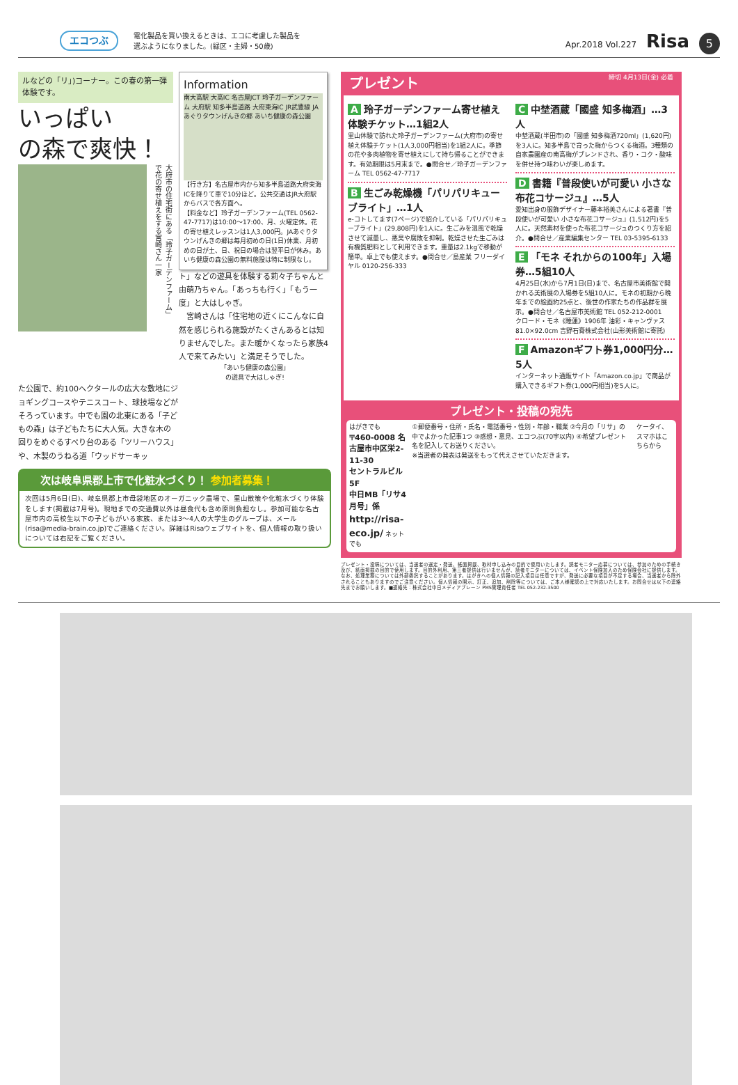エコつぶ
電化製品を買い換えるときは、エコに考慮した製品を
選ぶようになりました。(緑区・主婦・50歳)
Apr.2018 Vol.227 Risa 5
ルなどの「リ」)コーナー。この春の第一弾
体験です。
いっぱい
の森で爽快！
大府市の住宅街にある「玲子ガーデンファーム」で花の寄せ植えをする宮崎さん一家
Information
南大高駅 大高IC 名古屋JCT 玲子ガーデンファーム 大府駅 知多半島道路 大府東海IC JR武豊線 JAあぐりタウンげんきの郷 あいち健康の森公園
【行き方】名古屋市内から知多半島道路大府東海ICを降りて車で10分ほど。公共交通はJR大府駅からバスで各方面へ。
【料金など】玲子ガーデンファーム(TEL 0562-47-7717)は10:00～17:00、月、火曜定休。花の寄せ植えレッスンは1人3,000円。JAあぐりタウンげんきの郷は毎月初めの日(1日)休業、月初めの日が土、日、祝日の場合は翌平日が休み。あいち健康の森公園の無料施設は特に制限なし。
ト」などの遊具を体験する莉々子ちゃんと由萌乃ちゃん。「あっちも行く」「もう一度」と大はしゃぎ。
　宮崎さんは「住宅地の近くにこんなに自然を感じられる施設がたくさんあるとは知りませんでした。また暖かくなったら家族4人で来てみたい」と満足そうでした。
「あいち健康の森公園」
の遊具で大はしゃぎ!
た公園で、約100ヘクタールの広大な敷地にジョギングコースやテニスコート、球技場などがそろっています。中でも園の北東にある「子どもの森」は子どもたちに大人気。大きな木の回りをめぐるすべり台のある「ツリーハウス」や、木製のうねる道「ウッドサーキッ
次は岐阜県郡上市で化粧水づくり！ 参加者募集！
次回は5月6日(日)、岐阜県郡上市母袋地区のオーガニック農場で、里山散策や化粧水づくり体験をします(掲載は7月号)。現地までの交通費以外は昼食代も含め原則負担なし。参加可能な名古屋市内の高校生以下の子どもがいる家族、または3～4人の大学生のグループは、メール(risa@media-brain.co.jp)でご連絡ください。詳細はRisaウェブサイトを、個人情報の取り扱いについては右記をご覧ください。
プレゼント 締切 4月13日(金) 必着
A玲子ガーデンファーム寄せ植え体験チケット…1組2人
里山体験で訪れた玲子ガーデンファーム(大府市)の寄せ植え体験チケット(1人3,000円相当)を1組2人に。季節の花や多肉植物を寄せ植えにして持ち帰ることができます。有効期限は5月末まで。●問合せ／玲子ガーデンファーム TEL 0562-47-7717
B生ごみ乾燥機「パリパリキューブライト」…1人
e-コトしてます(7ページ)で紹介している「パリパリキューブライト」(29,808円)を1人に。生ごみを温風で乾燥させて減量し、悪臭や腐敗を抑制。乾燥させた生ごみは有機質肥料として利用できます。重量は2.1kgで移動が簡単。卓上でも使えます。●問合せ／島産業 フリーダイヤル 0120-256-333
C中埜酒蔵「國盛 知多梅酒」…3人
中埜酒蔵(半田市)の「國盛 知多梅酒720ml」(1,620円)を3人に。知多半島で育った梅からつくる梅酒。3種類の自家農園産の南高梅がブレンドされ、香り・コク・酸味を併せ持つ味わいが楽しめます。
D書籍『普段使いが可愛い 小さな布花コサージュ』…5人
愛知出身の服飾デザイナー藤本裕美さんによる著書『普段使いが可愛い 小さな布花コサージュ』(1,512円)を5人に。天然素材を使った布花コサージュのつくり方を紹介。●問合せ／産業編集センター TEL 03-5395-6133
E 「モネ それからの100年」入場券…5組10人
4月25日(水)から7月1日(日)まで、名古屋市美術館で開かれる美術展の入場券を5組10人に。モネの初期から晩年までの絵画約25点と、後世の作家たちの作品群を展示。●問合せ／名古屋市美術館 TEL 052-212-0001
クロード・モネ《睡蓮》1906年 油彩・キャンヴァス 81.0×92.0cm 吉野石膏株式会社(山形美術館に寄託)
F Amazonギフト券1,000円分…5人
インターネット通販サイト「Amazon.co.jp」で商品が購入できるギフト券(1,000円相当)を5人に。
プレゼント・投稿の宛先
はがきでも
〒460-0008 名古屋市中区栄2-11-30
セントラルビル5F
中日MB「リサ4月号」係
http://risa-eco.jp/ ネットでも
①郵便番号・住所・氏名・電話番号・性別・年齢・職業 ②今月の「リサ」の中でよかった記事1つ ③感想・意見、エコつぶ(70字以内) ④希望プレゼント名を記入してお送りください。
※当選者の発表は発送をもって代えさせていただきます。
ケータイ、スマホはこちらから
プレゼント・投稿については、当選者の選定・発送、紙面掲載、取材申し込みの目的で使用いたします。読者モニター応募については、参加のための手続き及び、紙面掲載の目的で使用します。目的外利用、第三者提供は行いませんが、読者モニターについては、イベント保険加入のため保険会社に提供します。なお、処理業務については外部委託することがあります。はがきへの個人情報の記入項目は任意ですが、発送に必要な項目が不足する場合、当選者から除外されることもありますのでご注意ください。個人情報の開示、訂正、追加、削除等については、ご本人様確認の上で対応いたします。お問合せは以下の連絡先までお願いします。■連絡先：株式会社中日メディアブレーン PMS管理責任者 TEL 052-232-3500